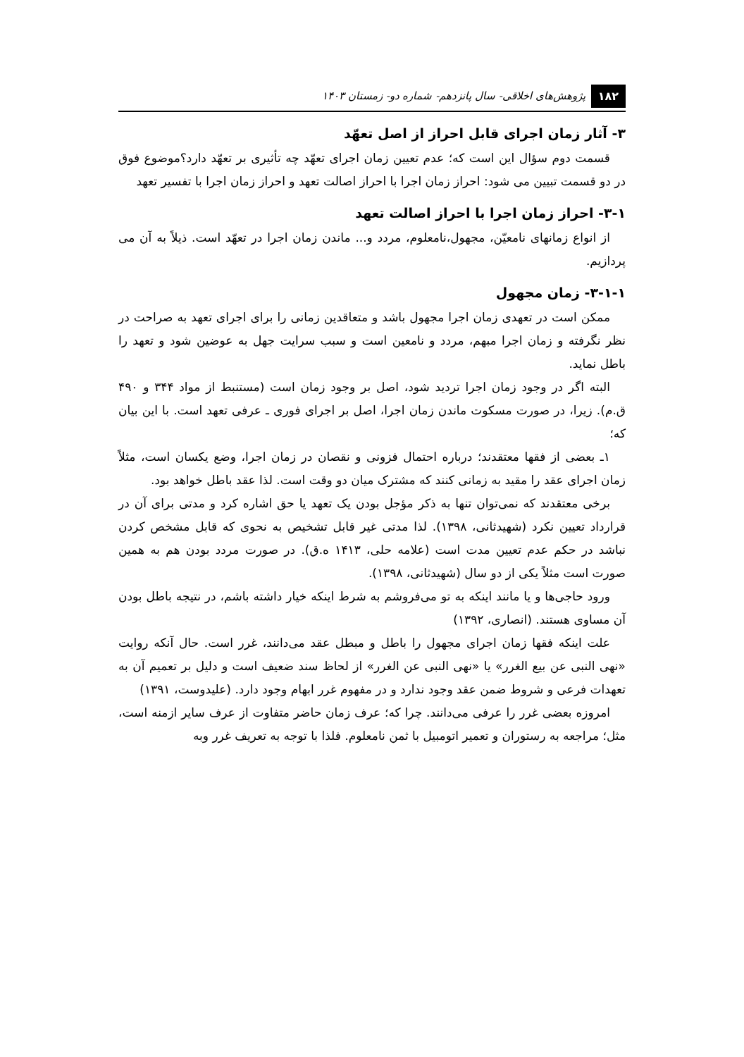۱۸۲ پژوهش‌های اخلاقی- سال پانزدهم- شماره دو- زمستان ۱۴۰۳
۳- آثار زمان اجرای قابل احراز از اصل تعهّد
قسمت دوم سؤال این است که؛ عدم تعیین زمان اجرای تعهّد چه تأثیری بر تعهّد دارد؟موضوع فوق در دو قسمت تبیین می شود: احراز زمان اجرا با احراز اصالت تعهد و احراز زمان اجرا با تفسیر تعهد
۳-۱- احراز زمان اجرا با احراز اصالت تعهد
از انواع زمانهای نامعیّن، مجهول،نامعلوم، مردد و... ماندن زمان اجرا در تعهّد است. ذیلاً به آن می پردازیم.
۳-۱-۱- زمان مجهول
ممکن است در تعهدی زمان اجرا مجهول باشد و متعاقدین زمانی را برای اجرای تعهد به صراحت در نظر نگرفته و زمان اجرا مبهم، مردد و نامعین است و سبب سرایت جهل به عوضین شود و تعهد را باطل نماید.
البته اگر در وجود زمان اجرا تردید شود، اصل بر وجود زمان است (مستنبط از مواد ۳۴۴ و ۴۹۰ ق.م). زیرا، در صورت مسکوت ماندن زمان اجرا، اصل بر اجرای فوری ـ عرفی تعهد است. با این بیان که؛
۱ـ بعضی از فقها معتقدند؛ درباره احتمال فزونی و نقصان در زمان اجرا، وضع یکسان است، مثلاً زمان اجرای عقد را مقید به زمانی کنند که مشترک میان دو وقت است. لذا عقد باطل خواهد بود.
برخی معتقدند که نمی‌توان تنها به ذکر مؤجل بودن یک تعهد یا حق اشاره کرد و مدتی برای آن در قرارداد تعیین نکرد (شهیدثانی، ۱۳۹۸). لذا مدتی غیر قابل تشخیص به نحوی که قابل مشخص کردن نباشد در حکم عدم تعیین مدت است (علامه حلی، ۱۴۱۳ ه.ق). در صورت مردد بودن هم به همین صورت است مثلاً یکی از دو سال (شهیدثانی، ۱۳۹۸).
ورود حاجی‌ها و یا مانند اینکه به تو می‌فروشم به شرط اینکه خیار داشته باشم، در نتیجه باطل بودن آن مساوی هستند. (انصاری، ۱۳۹۲)
علت اینکه فقها زمان اجرای مجهول را باطل و مبطل عقد می‌دانند، غرر است. حال آنکه روایت «نهی النبی عن بیع الغرر» یا «نهی النبی عن الغرر» از لحاظ سند ضعیف است و دلیل بر تعمیم آن به تعهدات فرعی و شروط ضمن عقد وجود ندارد و در مفهوم غرر ابهام وجود دارد. (علیدوست، ۱۳۹۱)
امروزه بعضی غرر را عرفی می‌دانند. چرا که؛ عرف زمان حاضر متفاوت از عرف سایر ازمنه است، مثل؛ مراجعه به رستوران و تعمیر اتومبیل با ثمن نامعلوم. فلذا با توجه به تعریف غرر وبه